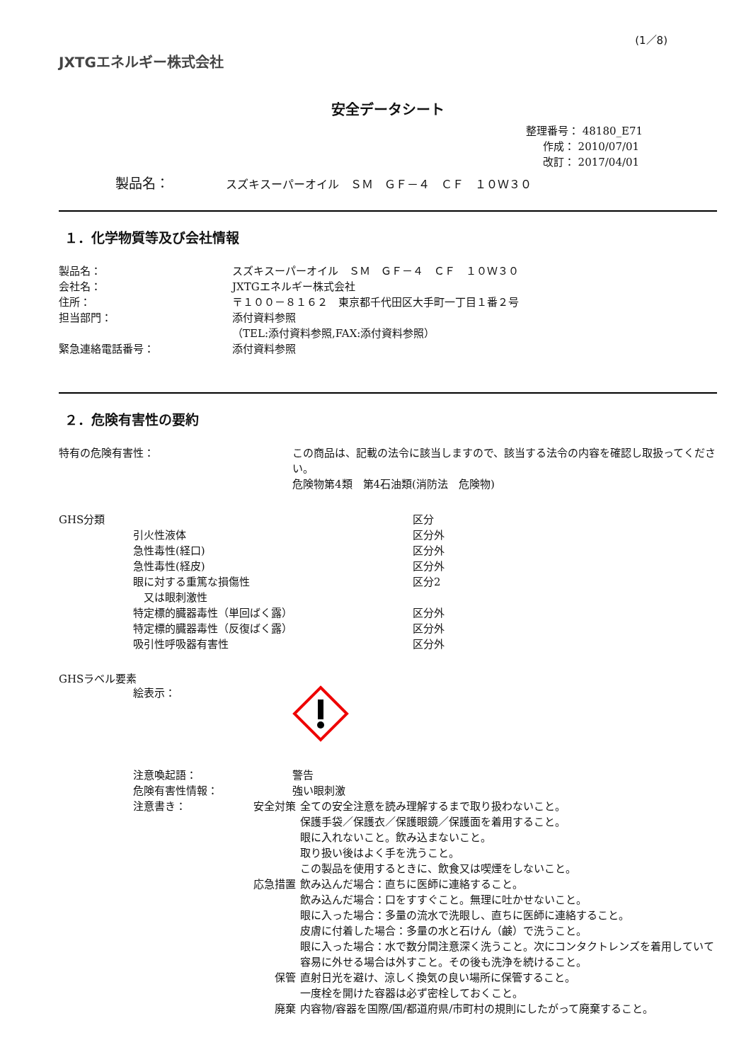(1／8)
JXTGエネルギー株式会社
安全データシート
整理番号： 48180_E71
作成： 2010/07/01
改訂： 2017/04/01
製品名： スズキスーパーオイル　ＳＭ　ＧＦ－４　ＣＦ　１０Ｗ３０
１．化学物質等及び会社情報
| 製品名： | スズキスーパーオイル ＳＭ ＧＦ－４ ＣＦ １０Ｗ３０ |
| 会社名： | JXTGエネルギー株式会社 |
| 住所： | 〒１００－８１６２ 東京都千代田区大手町一丁目１番２号 |
| 担当部門： | 添付資料参照 （TEL:添付資料参照,FAX:添付資料参照） |
| 緊急連絡電話番号： | 添付資料参照 |
２．危険有害性の要約
| 特有の危険有害性： | この商品は、記載の法令に該当しますので、該当する法令の内容を確認し取扱ってください。 危険物第4類 第4石油類(消防法 危険物) |
| GHS分類 | | 区分 |
| | 引火性液体 | 区分外 |
| | 急性毒性(経口) | 区分外 |
| | 急性毒性(経皮) | 区分外 |
| | 眼に対する重篤な損傷性 又は眼刺激性 | 区分2 |
| | 特定標的臓器毒性（単回ばく露） | 区分外 |
| | 特定標的臓器毒性（反復ばく露） | 区分外 |
| | 吸引性呼吸器有害性 | 区分外 |
GHSラベル要素
| | 絵表示： | |
| | 注意喚起語： | 警告 |
| | 危険有害性情報： | 強い眼刺激 |
| | 注意書き： | |
| 安全対策 | 全ての安全注意を読み理解するまで取り扱わないこと。 保護手袋／保護衣／保護眼鏡／保護面を着用すること。 眼に入れないこと。飲み込まないこと。 取り扱い後はよく手を洗うこと。 この製品を使用するときに、飲食又は喫煙をしないこと。 |
| 応急措置 | 飲み込んだ場合：直ちに医師に連絡すること。 飲み込んだ場合：口をすすぐこと。無理に吐かせないこと。 眼に入った場合：多量の流水で洗眼し、直ちに医師に連絡すること。 皮膚に付着した場合：多量の水と石けん（鹸）で洗うこと。 眼に入った場合：水で数分間注意深く洗うこと。次にコンタクトレンズを着用していて容易に外せる場合は外すこと。その後も洗浄を続けること。 |
| 保管 | 直射日光を避け、涼しく換気の良い場所に保管すること。 一度栓を開けた容器は必ず密栓しておくこと。 |
| 廃棄 | 内容物/容器を国際/国/都道府県/市町村の規則にしたがって廃棄すること。 |